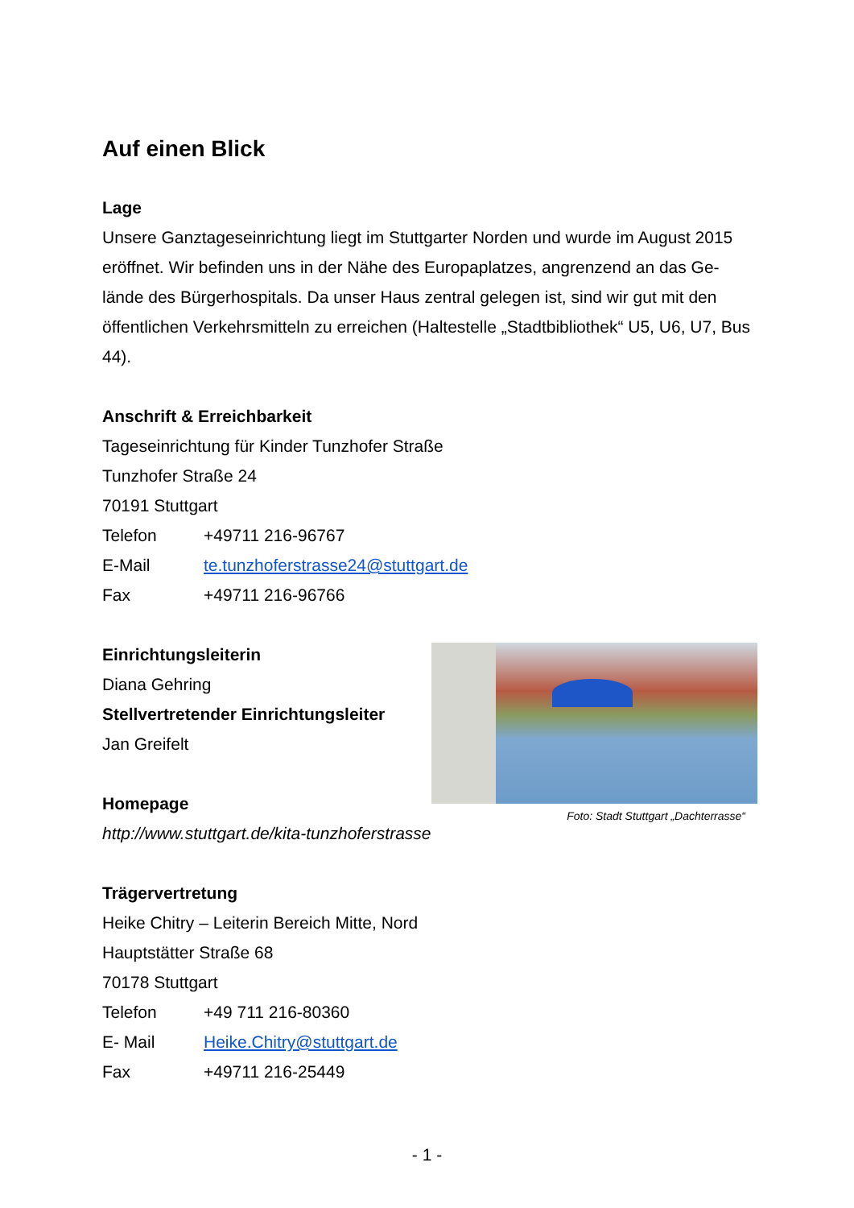Auf einen Blick
Lage
Unsere Ganztageseinrichtung liegt im Stuttgarter Norden und wurde im August 2015 eröffnet. Wir befinden uns in der Nähe des Europaplatzes, angrenzend an das Ge-lände des Bürgerhospitals. Da unser Haus zentral gelegen ist, sind wir gut mit den öffentlichen Verkehrsmitteln zu erreichen (Haltestelle „Stadtbibliothek“ U5, U6, U7, Bus 44).
Anschrift & Erreichbarkeit
Tageseinrichtung für Kinder Tunzhofer Straße
Tunzhofer Straße 24
70191 Stuttgart
Telefon +49711 216-96767
E-Mail te.tunzhoferstrasse24@stuttgart.de
Fax +49711 216-96766
Einrichtungsleiterin
Diana Gehring
Stellvertretender Einrichtungsleiter
Jan Greifelt
Homepage
http://www.stuttgart.de/kita-tunzhoferstrasse
Trägervertretung
Heike Chitry – Leiterin Bereich Mitte, Nord
Hauptstätter Straße 68
70178 Stuttgart
Telefon +49 711 216-80360
E- Mail Heike.Chitry@stuttgart.de
Fax +49711 216-25449
Foto: Stadt Stuttgart „Dachterrasse“
- 1 -